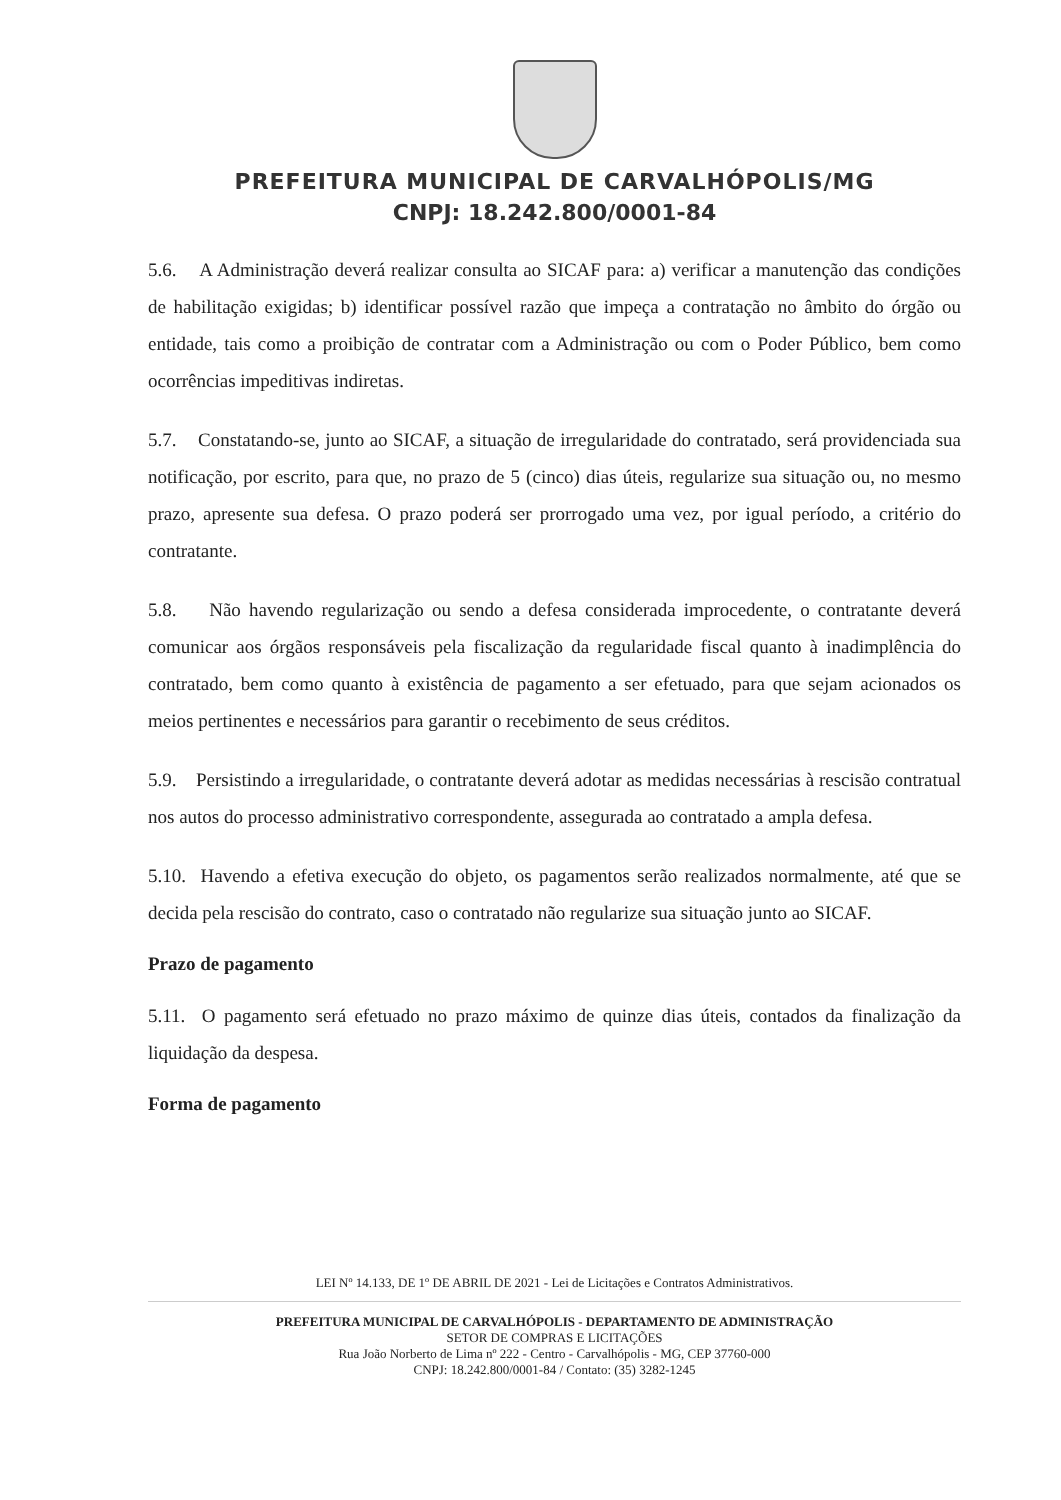PREFEITURA MUNICIPAL DE CARVALHÓPOLIS/MG
CNPJ: 18.242.800/0001-84
5.6. A Administração deverá realizar consulta ao SICAF para: a) verificar a manutenção das condições de habilitação exigidas; b) identificar possível razão que impeça a contratação no âmbito do órgão ou entidade, tais como a proibição de contratar com a Administração ou com o Poder Público, bem como ocorrências impeditivas indiretas.
5.7. Constatando-se, junto ao SICAF, a situação de irregularidade do contratado, será providenciada sua notificação, por escrito, para que, no prazo de 5 (cinco) dias úteis, regularize sua situação ou, no mesmo prazo, apresente sua defesa. O prazo poderá ser prorrogado uma vez, por igual período, a critério do contratante.
5.8. Não havendo regularização ou sendo a defesa considerada improcedente, o contratante deverá comunicar aos órgãos responsáveis pela fiscalização da regularidade fiscal quanto à inadimplência do contratado, bem como quanto à existência de pagamento a ser efetuado, para que sejam acionados os meios pertinentes e necessários para garantir o recebimento de seus créditos.
5.9. Persistindo a irregularidade, o contratante deverá adotar as medidas necessárias à rescisão contratual nos autos do processo administrativo correspondente, assegurada ao contratado a ampla defesa.
5.10. Havendo a efetiva execução do objeto, os pagamentos serão realizados normalmente, até que se decida pela rescisão do contrato, caso o contratado não regularize sua situação junto ao SICAF.
Prazo de pagamento
5.11. O pagamento será efetuado no prazo máximo de quinze dias úteis, contados da finalização da liquidação da despesa.
Forma de pagamento
LEI Nº 14.133, DE 1º DE ABRIL DE 2021 - Lei de Licitações e Contratos Administrativos.
PREFEITURA MUNICIPAL DE CARVALHÓPOLIS - DEPARTAMENTO DE ADMINISTRAÇÃO
SETOR DE COMPRAS E LICITAÇÕES
Rua João Norberto de Lima nº 222 - Centro - Carvalhópolis - MG, CEP 37760-000
CNPJ: 18.242.800/0001-84 / Contato: (35) 3282-1245